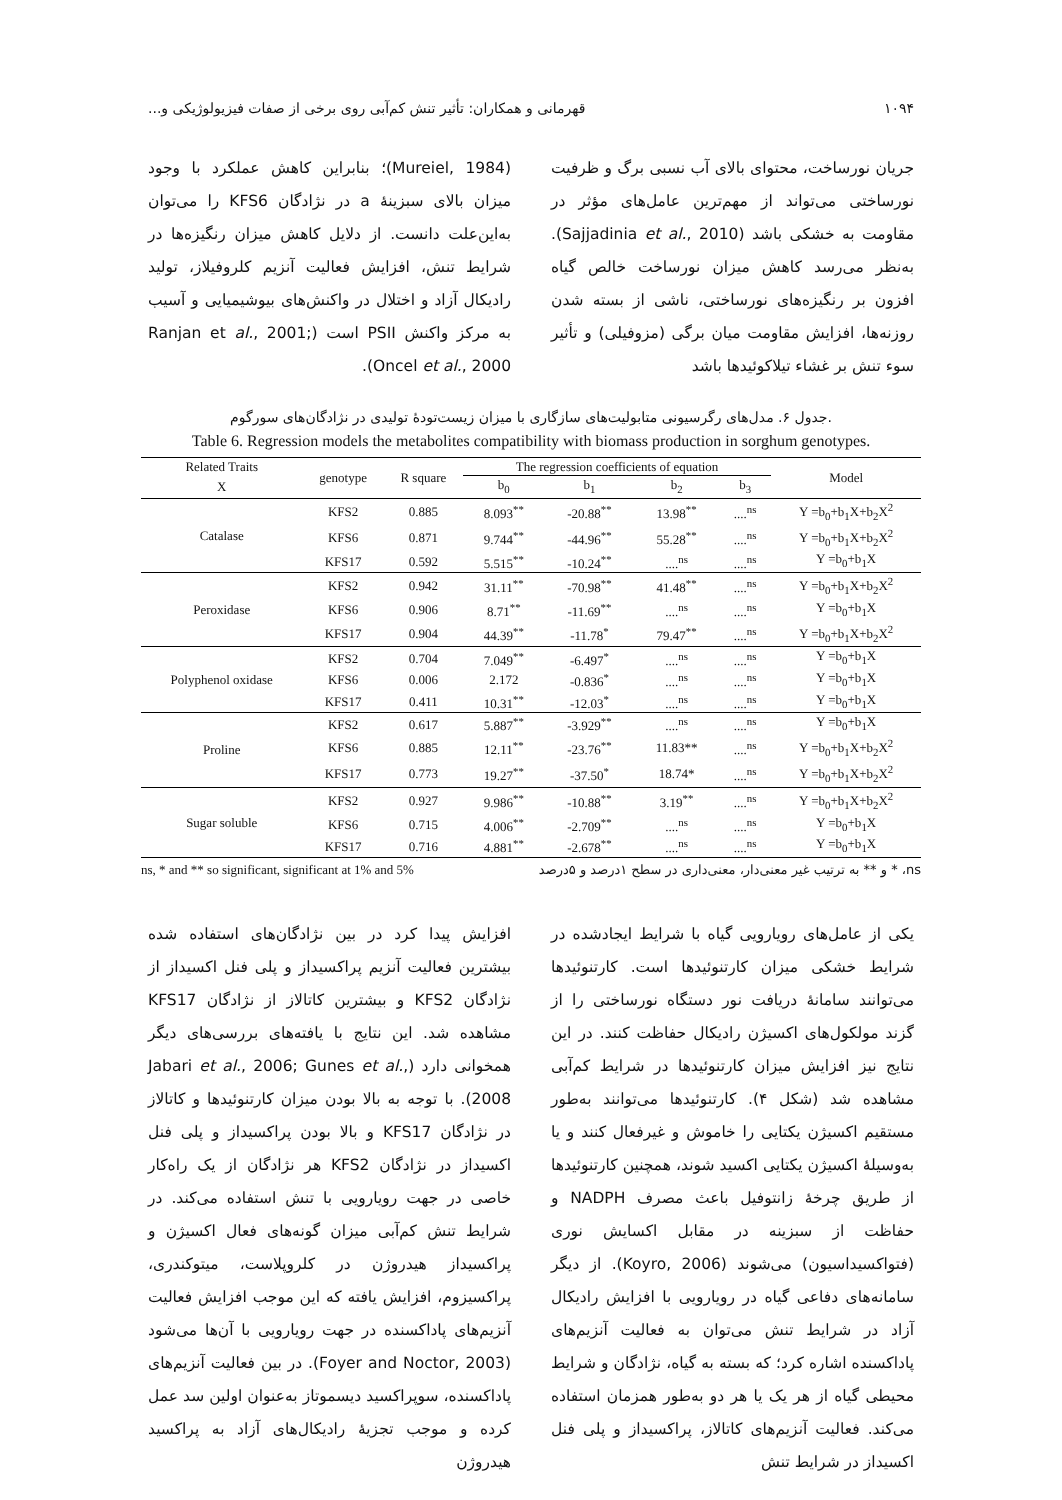۱۰۹۴ قهرمانی و همکاران: تأثیر تنش کم‌آبی روی برخی از صفات فیزیولوژیکی و...
جریان نورساخت، محتوای بالای آب نسبی برگ و ظرفیت نورساختی می‌تواند از مهم‌ترین عامل‌های مؤثر در مقاومت به خشکی باشد (Sajjadinia et al., 2010). به‌نظر می‌رسد کاهش میزان نورساخت خالص گیاه افزون بر رنگیزه‌های نورساختی، ناشی از بسته شدن روزنه‌ها، افزایش مقاومت میان برگی (مزوفیلی) و تأثیر سوء تنش بر غشاء تیلاکوئیدها باشد
(Mureiel, 1984)؛ بنابراین کاهش عملکرد با وجود میزان بالای سبزینهٔ a در نژادگان KFS6 را می‌توان به‌این‌علت دانست. از دلایل کاهش میزان رنگیزه‌ها در شرایط تنش، افزایش فعالیت آنزیم کلروفیلاز، تولید رادیکال آزاد و اختلال در واکنش‌های بیوشیمیایی و آسیب به مرکز واکنش PSII است (Ranjan et al., 2001; Oncel et al., 2000).
جدول ۶. مدل‌های رگرسیونی متابولیت‌های سازگاری با میزان زیست‌تودهٔ تولیدی در نژادگان‌های سورگوم.
Table 6. Regression models the metabolites compatibility with biomass production in sorghum genotypes.
| Related Traits | genotype | R square | The regression coefficients of equation | | | | Model |
| --- | --- | --- | --- | --- | --- | --- | --- |
| X | | | b<sub>0</sub> | b<sub>1</sub> | b<sub>2</sub> | b<sub>3</sub> | |
| Catalase | KFS2 | 0.885 | 8.093<sup>**</sup> | -20.88<sup>**</sup> | 13.98<sup>**</sup> | ....<sup>ns</sup> | Y =b<sub>0</sub>+b<sub>1</sub>X+b<sub>2</sub>X<sup>2</sup> |
| | KFS6 | 0.871 | 9.744<sup>**</sup> | -44.96<sup>**</sup> | 55.28<sup>**</sup> | ....<sup>ns</sup> | Y =b<sub>0</sub>+b<sub>1</sub>X+b<sub>2</sub>X<sup>2</sup> |
| | KFS17 | 0.592 | 5.515<sup>**</sup> | -10.24<sup>**</sup> | ....<sup>ns</sup> | ....<sup>ns</sup> | Y =b<sub>0</sub>+b<sub>1</sub>X |
| Peroxidase | KFS2 | 0.942 | 31.11<sup>**</sup> | -70.98<sup>**</sup> | 41.48<sup>**</sup> | ....<sup>ns</sup> | Y =b<sub>0</sub>+b<sub>1</sub>X+b<sub>2</sub>X<sup>2</sup> |
| | KFS6 | 0.906 | 8.71<sup>**</sup> | -11.69<sup>**</sup> | ....<sup>ns</sup> | ....<sup>ns</sup> | Y =b<sub>0</sub>+b<sub>1</sub>X |
| | KFS17 | 0.904 | 44.39<sup>**</sup> | -11.78<sup>*</sup> | 79.47<sup>**</sup> | ....<sup>ns</sup> | Y =b<sub>0</sub>+b<sub>1</sub>X+b<sub>2</sub>X<sup>2</sup> |
| Polyphenol oxidase | KFS2 | 0.704 | 7.049<sup>**</sup> | -6.497<sup>*</sup> | ....<sup>ns</sup> | ....<sup>ns</sup> | Y =b<sub>0</sub>+b<sub>1</sub>X |
| | KFS6 | 0.006 | 2.172 | -0.836<sup>*</sup> | ....<sup>ns</sup> | ....<sup>ns</sup> | Y =b<sub>0</sub>+b<sub>1</sub>X |
| | KFS17 | 0.411 | 10.31<sup>**</sup> | -12.03<sup>*</sup> | ....<sup>ns</sup> | ....<sup>ns</sup> | Y =b<sub>0</sub>+b<sub>1</sub>X |
| Proline | KFS2 | 0.617 | 5.887<sup>**</sup> | -3.929<sup>**</sup> | ....<sup>ns</sup> | ....<sup>ns</sup> | Y =b<sub>0</sub>+b<sub>1</sub>X |
| | KFS6 | 0.885 | 12.11<sup>**</sup> | -23.76<sup>**</sup> | 11.83** | ....<sup>ns</sup> | Y =b<sub>0</sub>+b<sub>1</sub>X+b<sub>2</sub>X<sup>2</sup> |
| | KFS17 | 0.773 | 19.27<sup>**</sup> | -37.50<sup>*</sup> | 18.74* | ....<sup>ns</sup> | Y =b<sub>0</sub>+b<sub>1</sub>X+b<sub>2</sub>X<sup>2</sup> |
| Sugar soluble | KFS2 | 0.927 | 9.986<sup>**</sup> | -10.88<sup>**</sup> | 3.19<sup>**</sup> | ....<sup>ns</sup> | Y =b<sub>0</sub>+b<sub>1</sub>X+b<sub>2</sub>X<sup>2</sup> |
| | KFS6 | 0.715 | 4.006<sup>**</sup> | -2.709<sup>**</sup> | ....<sup>ns</sup> | ....<sup>ns</sup> | Y =b<sub>0</sub>+b<sub>1</sub>X |
| | KFS17 | 0.716 | 4.881<sup>**</sup> | -2.678<sup>**</sup> | ....<sup>ns</sup> | ....<sup>ns</sup> | Y =b<sub>0</sub>+b<sub>1</sub>X |
ns, * and ** so significant, significant at 1% and 5% ns، * و ** به ترتیب غیر معنی‌دار، معنی‌داری در سطح ۱درصد و ۵درصد
یکی از عامل‌های رویارویی گیاه با شرایط ایجادشده در شرایط خشکی میزان کارتنوئیدها است. کارتنوئیدها می‌توانند سامانهٔ دریافت نور دستگاه نورساختی را از گزند مولکول‌های اکسیژن رادیکال حفاظت کنند. در این نتایج نیز افزایش میزان کارتنوئیدها در شرایط کم‌آبی مشاهده شد (شکل ۴). کارتنوئیدها می‌توانند به‌طور مستقیم اکسیژن یکتایی را خاموش و غیرفعال کنند و یا به‌وسیلهٔ اکسیژن یکتایی اکسید شوند، همچنین کارتنوئیدها از طریق چرخهٔ زانتوفیل باعث مصرف NADPH و حفاظت از سبزینه در مقابل اکسایش نوری (فتواکسیداسیون) می‌شوند (Koyro, 2006). از دیگر سامانه‌های دفاعی گیاه در رویارویی با افزایش رادیکال آزاد در شرایط تنش می‌توان به فعالیت آنزیم‌های پاداکسنده اشاره کرد؛ که بسته به گیاه، نژادگان و شرایط محیطی گیاه از هر یک یا هر دو به‌طور همزمان استفاده می‌کند. فعالیت آنزیم‌های کاتالاز، پراکسیداز و پلی فنل اکسیداز در شرایط تنش
افزایش پیدا کرد در بین نژادگان‌های استفاده شده بیشترین فعالیت آنزیم پراکسیداز و پلی فنل اکسیداز از نژادگان KFS2 و بیشترین کاتالاز از نژادگان KFS17 مشاهده شد. این نتایج با یافته‌های بررسی‌های دیگر همخوانی دارد (Jabari et al., 2006; Gunes et al., 2008). با توجه به بالا بودن میزان کارتنوئیدها و کاتالاز در نژادگان KFS17 و بالا بودن پراکسیداز و پلی فنل اکسیداز در نژادگان KFS2 هر نژادگان از یک راه‌کار خاصی در جهت رویارویی با تنش استفاده می‌کند. در شرایط تنش کم‌آبی میزان گونه‌های فعال اکسیژن و پراکسیداز هیدروژن در کلروپلاست، میتوکندری، پراکسیزوم، افزایش یافته که این موجب افزایش فعالیت آنزیم‌های پاداکسنده در جهت رویارویی با آن‌ها می‌شود (Foyer and Noctor, 2003). در بین فعالیت آنزیم‌های پاداکسنده، سوپراکسید دیسموتاز به‌عنوان اولین سد عمل کرده و موجب تجزیهٔ رادیکال‌های آزاد به پراکسید هیدروژن